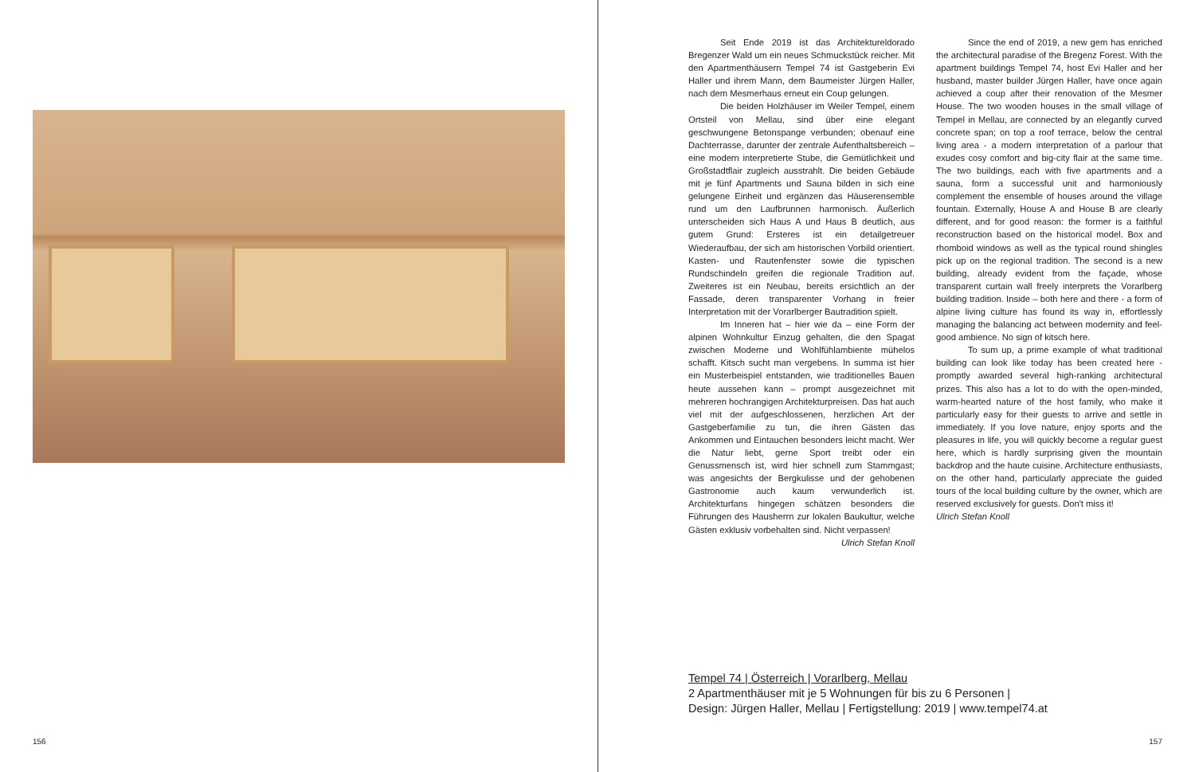156
Seit Ende 2019 ist das Architektureldorado Bregenzer Wald um ein neues Schmuckstück reicher. Mit den Apartmenthäusern Tempel 74 ist Gastgeberin Evi Haller und ihrem Mann, dem Baumeister Jürgen Haller, nach dem Mesmerhaus erneut ein Coup gelungen.
Die beiden Holzhäuser im Weiler Tempel, einem Ortsteil von Mellau, sind über eine elegant geschwungene Betonspange verbunden; obenauf eine Dachterrasse, darunter der zentrale Aufenthaltsbereich – eine modern interpretierte Stube, die Gemütlichkeit und Großstadtflair zugleich ausstrahlt. Die beiden Gebäude mit je fünf Apartments und Sauna bilden in sich eine gelungene Einheit und ergänzen das Häuserensemble rund um den Laufbrunnen harmonisch. Äußerlich unterscheiden sich Haus A und Haus B deutlich, aus gutem Grund: Ersteres ist ein detailgetreuer Wiederaufbau, der sich am historischen Vorbild orientiert. Kasten- und Rautenfenster sowie die typischen Rundschindeln greifen die regionale Tradition auf. Zweiteres ist ein Neubau, bereits ersichtlich an der Fassade, deren transparenter Vorhang in freier Interpretation mit der Vorarlberger Bautradition spielt.
Im Inneren hat – hier wie da – eine Form der alpinen Wohnkultur Einzug gehalten, die den Spagat zwischen Moderne und Wohlfühlambiente mühelos schafft. Kitsch sucht man vergebens. In summa ist hier ein Musterbeispiel entstanden, wie traditionelles Bauen heute aussehen kann – prompt ausgezeichnet mit mehreren hochrangigen Architekturpreisen. Das hat auch viel mit der aufgeschlossenen, herzlichen Art der Gastgeberfamilie zu tun, die ihren Gästen das Ankommen und Eintauchen besonders leicht macht. Wer die Natur liebt, gerne Sport treibt oder ein Genussmensch ist, wird hier schnell zum Stammgast; was angesichts der Bergkulisse und der gehobenen Gastronomie auch kaum verwunderlich ist. Architekturfans hingegen schätzen besonders die Führungen des Hausherrn zur lokalen Baukultur, welche Gästen exklusiv vorbehalten sind. Nicht verpassen! Ulrich Stefan Knoll
Since the end of 2019, a new gem has enriched the architectural paradise of the Bregenz Forest. With the apartment buildings Tempel 74, host Evi Haller and her husband, master builder Jürgen Haller, have once again achieved a coup after their renovation of the Mesmer House. The two wooden houses in the small village of Tempel in Mellau, are connected by an elegantly curved concrete span; on top a roof terrace, below the central living area - a modern interpretation of a parlour that exudes cosy comfort and big-city flair at the same time. The two buildings, each with five apartments and a sauna, form a successful unit and harmoniously complement the ensemble of houses around the village fountain. Externally, House A and House B are clearly different, and for good reason: the former is a faithful reconstruction based on the historical model. Box and rhomboid windows as well as the typical round shingles pick up on the regional tradition. The second is a new building, already evident from the façade, whose transparent curtain wall freely interprets the Vorarlberg building tradition. Inside – both here and there - a form of alpine living culture has found its way in, effortlessly managing the balancing act between modernity and feel-good ambience. No sign of kitsch here.
To sum up, a prime example of what traditional building can look like today has been created here - promptly awarded several high-ranking architectural prizes. This also has a lot to do with the open-minded, warm-hearted nature of the host family, who make it particularly easy for their guests to arrive and settle in immediately. If you love nature, enjoy sports and the pleasures in life, you will quickly become a regular guest here, which is hardly surprising given the mountain backdrop and the haute cuisine. Architecture enthusiasts, on the other hand, particularly appreciate the guided tours of the local building culture by the owner, which are reserved exclusively for guests. Don't miss it!
Ulrich Stefan Knoll
Tempel 74 | Österreich | Vorarlberg, Mellau
2 Apartmenthäuser mit je 5 Wohnungen für bis zu 6 Personen |
Design: Jürgen Haller, Mellau | Fertigstellung: 2019 | www.tempel74.at
157